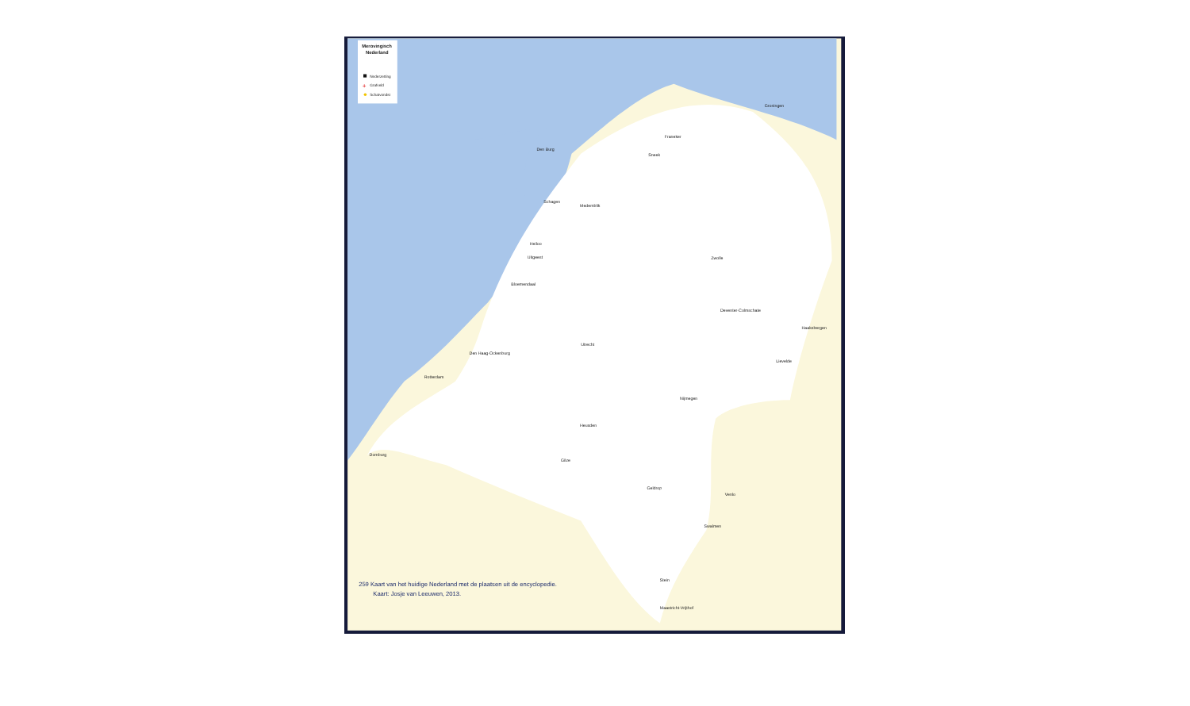Merovingisch
Nederland
Nederzetting
Grafveld
Schatvondst
+
Den Burg
Schagen
Medemblik
Heiloo
Uitgeest
Bloemendaal
Utrecht
Den Haag-Ockenburg
Rotterdam
Nijmegen
Heusden
Zwolle
Deventer-Colmschate
Groningen
Sneek
Franeker
Venlo
Stein
Maastricht-Vrijthof
Domburg
Gilze
Geldrop
Haaksbergen
Lievelde
Swalmen
259 Kaart van het huidige Nederland met de plaatsen uit de encyclopedie.
Kaart: Josje van Leeuwen, 2013.